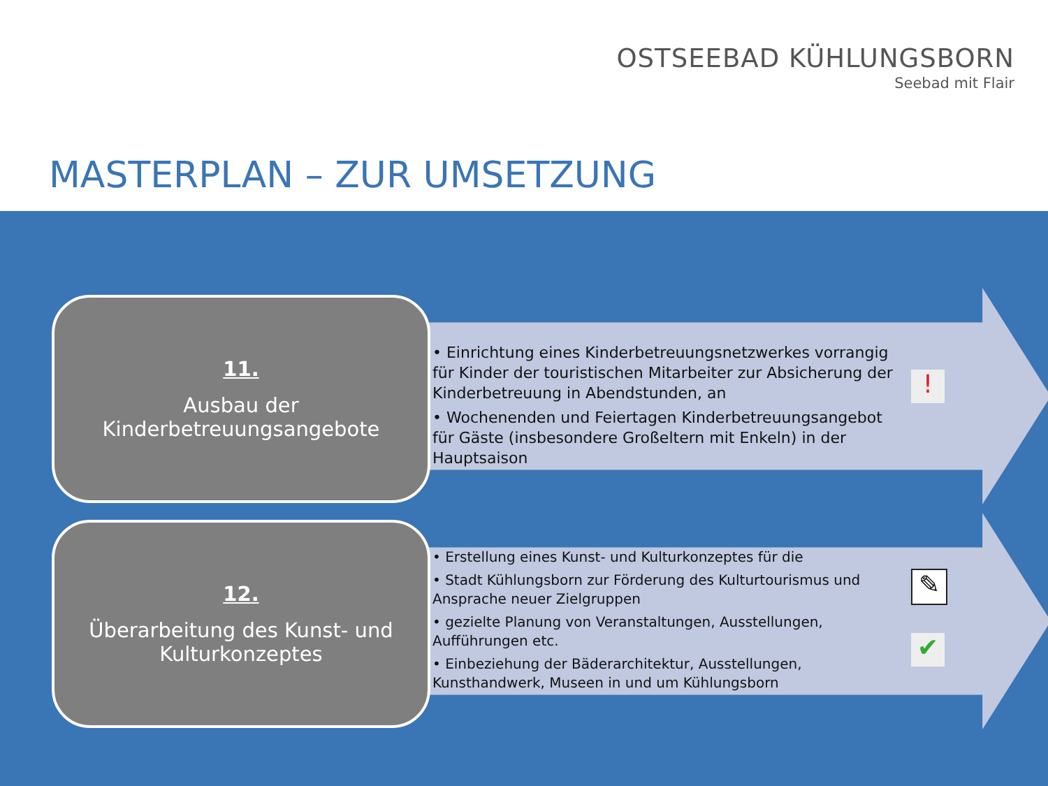OSTSEEBAD KÜHLUNGSBORN
Seebad mit Flair
MASTERPLAN – ZUR UMSETZUNG
11.
Ausbau der
Kinderbetreuungsangebote
• Einrichtung eines Kinderbetreuungsnetzwerkes vorrangig für Kinder der touristischen Mitarbeiter zur Absicherung der Kinderbetreuung in Abendstunden, an
• Wochenenden und Feiertagen Kinderbetreuungsangebot für Gäste (insbesondere Großeltern mit Enkeln) in der Hauptsaison
!
12.
Überarbeitung des Kunst- und
Kulturkonzeptes
• Erstellung eines Kunst- und Kulturkonzeptes für die
• Stadt Kühlungsborn zur Förderung des Kulturtourismus und Ansprache neuer Zielgruppen
• gezielte Planung von Veranstaltungen, Ausstellungen, Aufführungen etc.
• Einbeziehung der Bäderarchitektur, Ausstellungen, Kunsthandwerk, Museen in und um Kühlungsborn
✎
✔